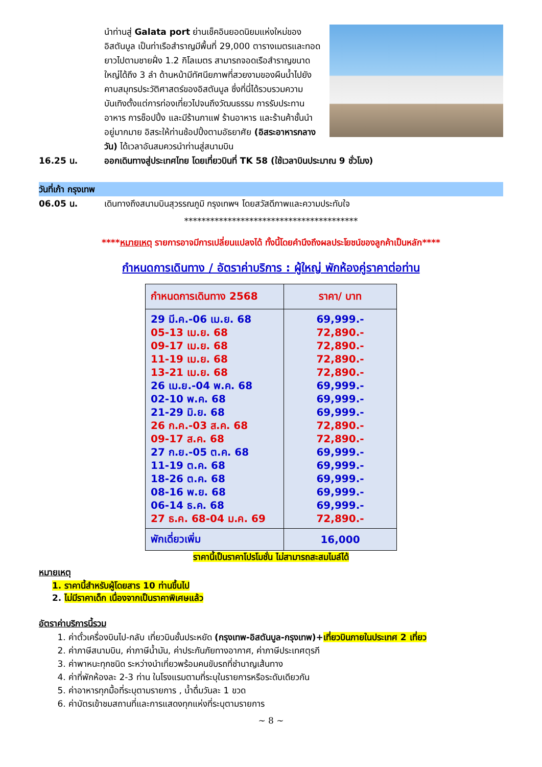นำท่านสู่ Galata port ย่านเช็คอินยอดนิยมแห่งใหม่ของอิสตันบูล เป็นท่าเรือสำราญมีพื้นที่ 29,000 ตารางเมตรและทอดยาวไปตามชายฝั่ง 1.2 กิโลเมตร สามารถจอดเรือสำราญขนาดใหญ่ได้ถึง 3 ลำ ด้านหน้ามีทัศนียภาพที่สวยงามของผืนน้ำไปยังคาบสมุทรประวัติศาสตร์ของอิสตันบูล ซึ่งที่นี่ได้รวบรวมความบันเทิงตั้งแต่การท่องเที่ยวไปจนถึงวัฒนธรรม การรับประทานอาหาร การช็อปปิ้ง และมีร้านกาแฟ ร้านอาหาร และร้านค้าชั้นนำ อยู่มากมาย อิสระให้ท่านช้อปปิ้งตามอัธยาศัย (อิสระอาหารกลางวัน) ได้เวลาอันสมควรนำท่านสู่สนามบิน
16.25 น. ออกเดินทางสู่ประเทศไทย โดยเที่ยวบินที่ TK 58 (ใช้เวลาบินประมาณ 9 ชั่วโมง)
วันที่เก้า กรุงเทพ
06.05 น. เดินทางถึงสนามบินสุวรรณภูมิ กรุงเทพฯ โดยสวัสดีภาพและความประทับใจ
****************************************
****หมายเหตุ รายการอาจมีการเปลี่ยนแปลงได้ ทั้งนี้โดยคำนึงถึงผลประโยชน์ของลูกค้าเป็นหลัก****
กำหนดการเดินทาง / อัตราค่าบริการ : ผู้ใหญ่ พักห้องคู่ราคาต่อท่าน
| กำหนดการเดินทาง 2568 | ราคา/ บาท |
| --- | --- |
| 29 มี.ค.-06 เม.ย. 68 05-13 เม.ย. 68 09-17 เม.ย. 68 11-19 เม.ย. 68 13-21 เม.ย. 68 26 เม.ย.-04 พ.ค. 68 02-10 พ.ค. 68 21-29 มิ.ย. 68 26 ก.ค.-03 ส.ค. 68 09-17 ส.ค. 68 27 ก.ย.-05 ต.ค. 68 11-19 ต.ค. 68 18-26 ต.ค. 68 08-16 พ.ย. 68 06-14 ธ.ค. 68 27 ธ.ค. 68-04 ม.ค. 69 | 69,999.- 72,890.- 72,890.- 72,890.- 72,890.- 69,999.- 69,999.- 69,999.- 72,890.- 72,890.- 69,999.- 69,999.- 69,999.- 69,999.- 69,999.- 72,890.- |
| พักเดี่ยวเพิ่ม | 16,000 |
ราคานี้เป็นราคาโปรโมชั่น ไม่สามารถสะสมไมล์ได้
หมายเหตุ
1. ราคานี้สำหรับผู้โดยสาร 10 ท่านขึ้นไป
2. ไม่มีราคาเด็ก เนื่องจากเป็นราคาพิเศษแล้ว
อัตราค่าบริการนี้รวม
1. ค่าตั๋วเครื่องบินไป-กลับ เที่ยวบินชั้นประหยัด (กรุงเทพ-อิสตันบูล-กรุงเทพ)+เที่ยวบินภายในประเทศ 2 เที่ยว
2. ค่าภาษีสนามบิน, ค่าภาษีน้ำมัน, ค่าประกันภัยทางอากาศ, ค่าภาษีประเทศตุรกี
3. ค่าพาหนะทุกชนิด ระหว่างนำเที่ยวพร้อมคนขับรถที่ชำนาญเส้นทาง
4. ค่าที่พักห้องละ 2-3 ท่าน ในโรงแรมตามที่ระบุในรายการหรือระดับเดียวกัน
5. ค่าอาหารทุกมื้อที่ระบุตามรายการ , น้ำดื่มวันละ 1 ขวด
6. ค่าบัตรเข้าชมสถานที่และการแสดงทุกแห่งที่ระบุตามรายการ
~ 8 ~